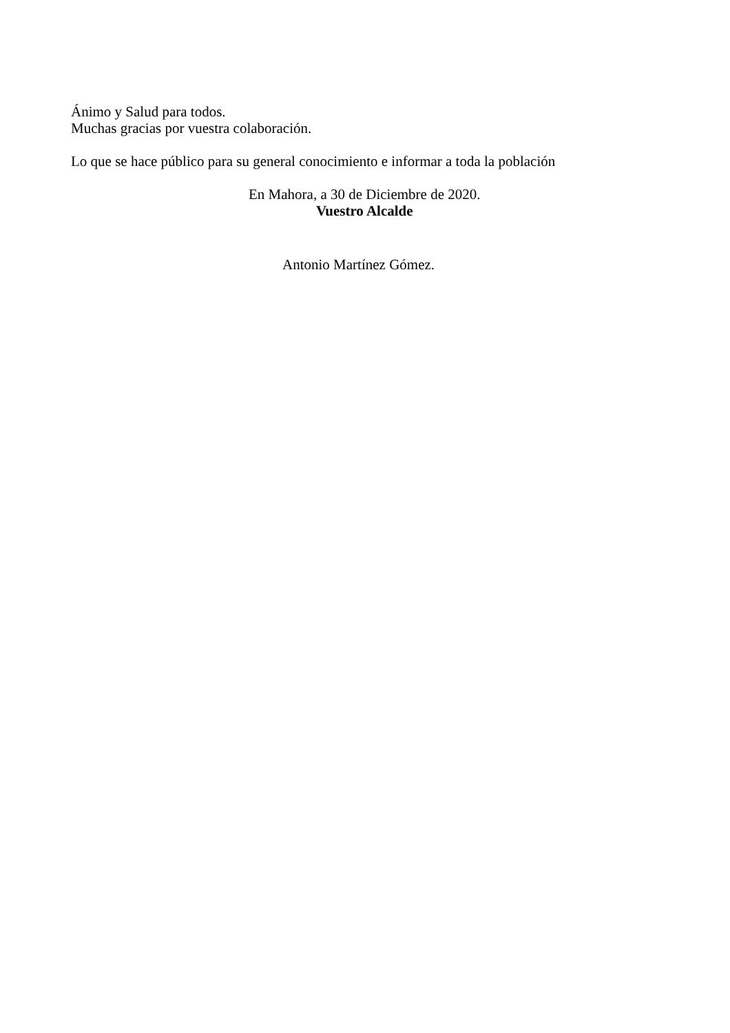Ánimo y Salud para todos.
Muchas gracias por vuestra colaboración.
Lo que se hace público para su general conocimiento e informar a toda la población
En Mahora, a 30 de Diciembre de 2020.
Vuestro Alcalde
Antonio Martínez Gómez.